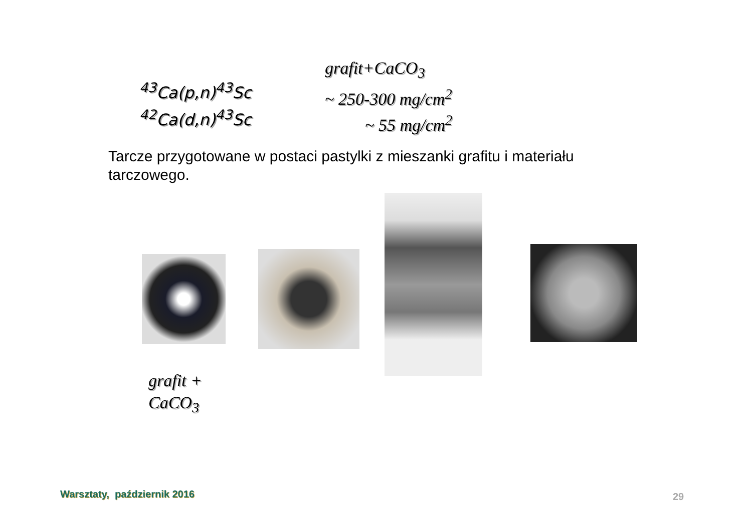<sup>43</sup>Ca(p,n)<sup>43</sup>Sc
<sup>42</sup>Ca(d,n)<sup>43</sup>Sc
grafit+CaCO<sub>3</sub>
~ 250-300 mg/cm<sup>2</sup>
~ 55 mg/cm<sup>2</sup>
Tarcze przygotowane w postaci pastylki z mieszanki grafitu i materiału tarczowego.
grafit +
CaCO<sub>3</sub>
Warsztaty, październik 2016 29